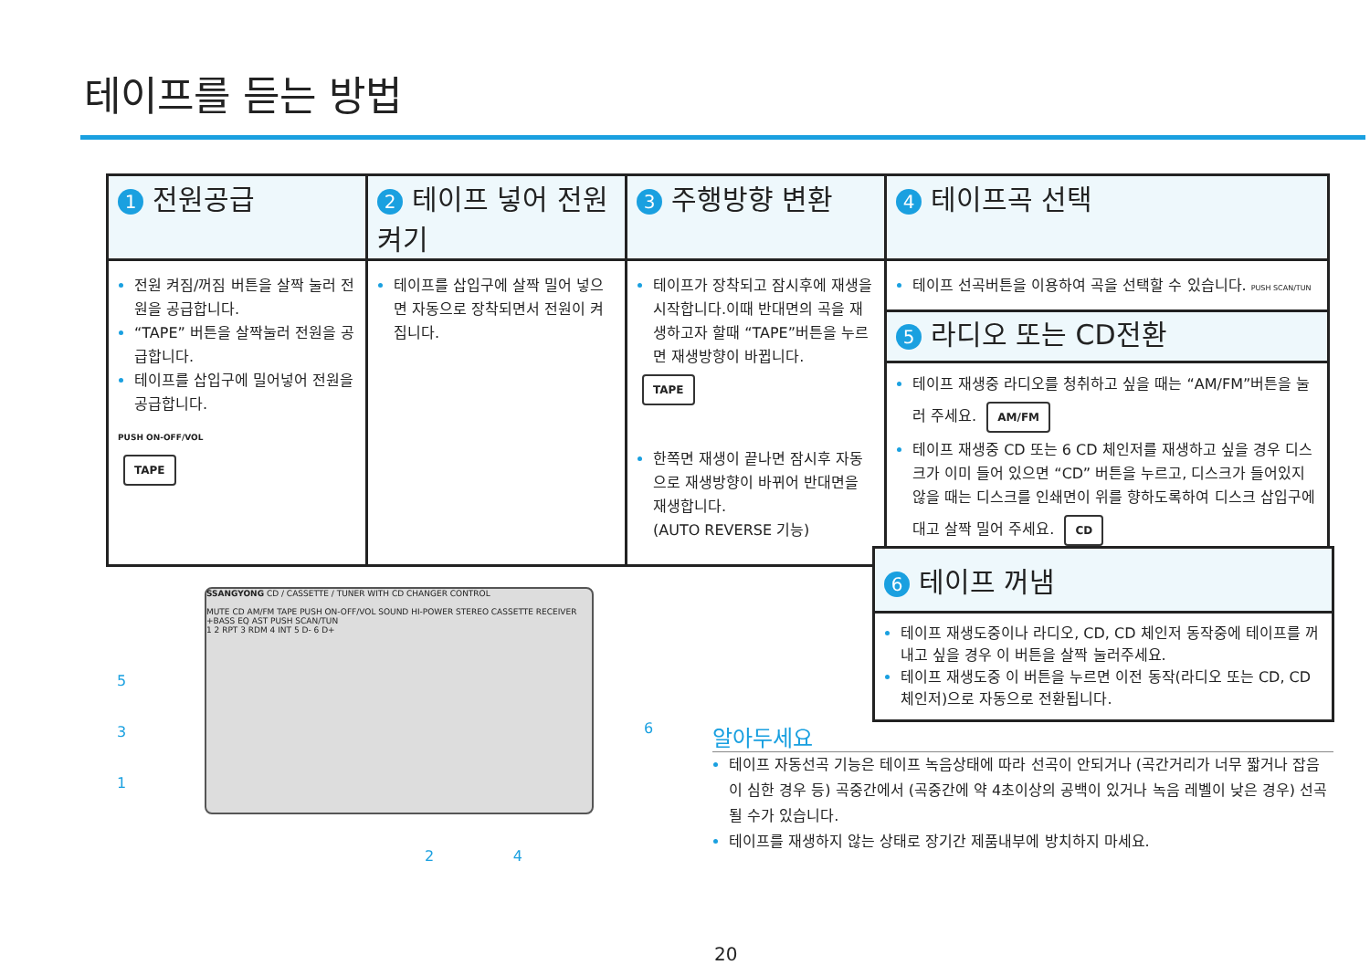테이프를 듣는 방법
| 1 전원공급 | 2 테이프 넣어 전원켜기 | 3 주행방향 변환 | 4 테이프곡 선택 |
| --- | --- | --- | --- |
| 전원 켜짐/꺼짐 버튼을 살짝 눌러 전원을 공급합니다. “TAPE” 버튼을 살짝눌러 전원을 공급합니다. 테이프를 삽입구에 밀어넣어 전원을 공급합니다. PUSH ON-OFF/VOL TAPE | 테이프를 삽입구에 살짝 밀어 넣으면 자동으로 장착되면서 전원이 켜집니다. | 테이프가 장착되고 잠시후에 재생을 시작합니다.이때 반대면의 곡을 재생하고자 할때 “TAPE”버튼을 누르면 재생방향이 바뀝니다. TAPE 한쪽면 재생이 끝나면 잠시후 자동으로 재생방향이 바뀌어 반대면을 재생합니다. (AUTO REVERSE 기능) | 테이프 선곡버튼을 이용하여 곡을 선택할 수 있습니다. PUSH SCAN/TUN 5 라디오 또는 CD전환 테이프 재생중 라디오를 청취하고 싶을 때는 “AM/FM”버튼을 눌러 주세요. AM/FM 테이프 재생중 CD 또는 6 CD 체인저를 재생하고 싶을 경우 디스크가 이미 들어 있으면 “CD” 버튼을 누르고, 디스크가 들어있지 않을 때는 디스크를 인쇄면이 위를 향하도록하여 디스크 삽입구에 대고 살짝 밀어 주세요. CD |
SSANGYONG CD / CASSETTE / TUNER WITH CD CHANGER CONTROL
MUTE CD AM/FM TAPE PUSH ON-OFF/VOL SOUND HI-POWER STEREO CASSETTE RECEIVER +BASS EQ AST PUSH SCAN/TUN
1 2 RPT 3 RDM 4 INT 5 D- 6 D+
5
3
1
2 4
6
6 테이프 꺼냄
테이프 재생도중이나 라디오, CD, CD 체인저 동작중에 테이프를 꺼내고 싶을 경우 이 버튼을 살짝 눌러주세요.
테이프 재생도중 이 버튼을 누르면 이전 동작(라디오 또는 CD, CD 체인저)으로 자동으로 전환됩니다.
알아두세요
테이프 자동선곡 기능은 테이프 녹음상태에 따라 선곡이 안되거나 (곡간거리가 너무 짧거나 잡음이 심한 경우 등) 곡중간에서 (곡중간에 약 4초이상의 공백이 있거나 녹음 레벨이 낮은 경우) 선곡될 수가 있습니다.
테이프를 재생하지 않는 상태로 장기간 제품내부에 방치하지 마세요.
20